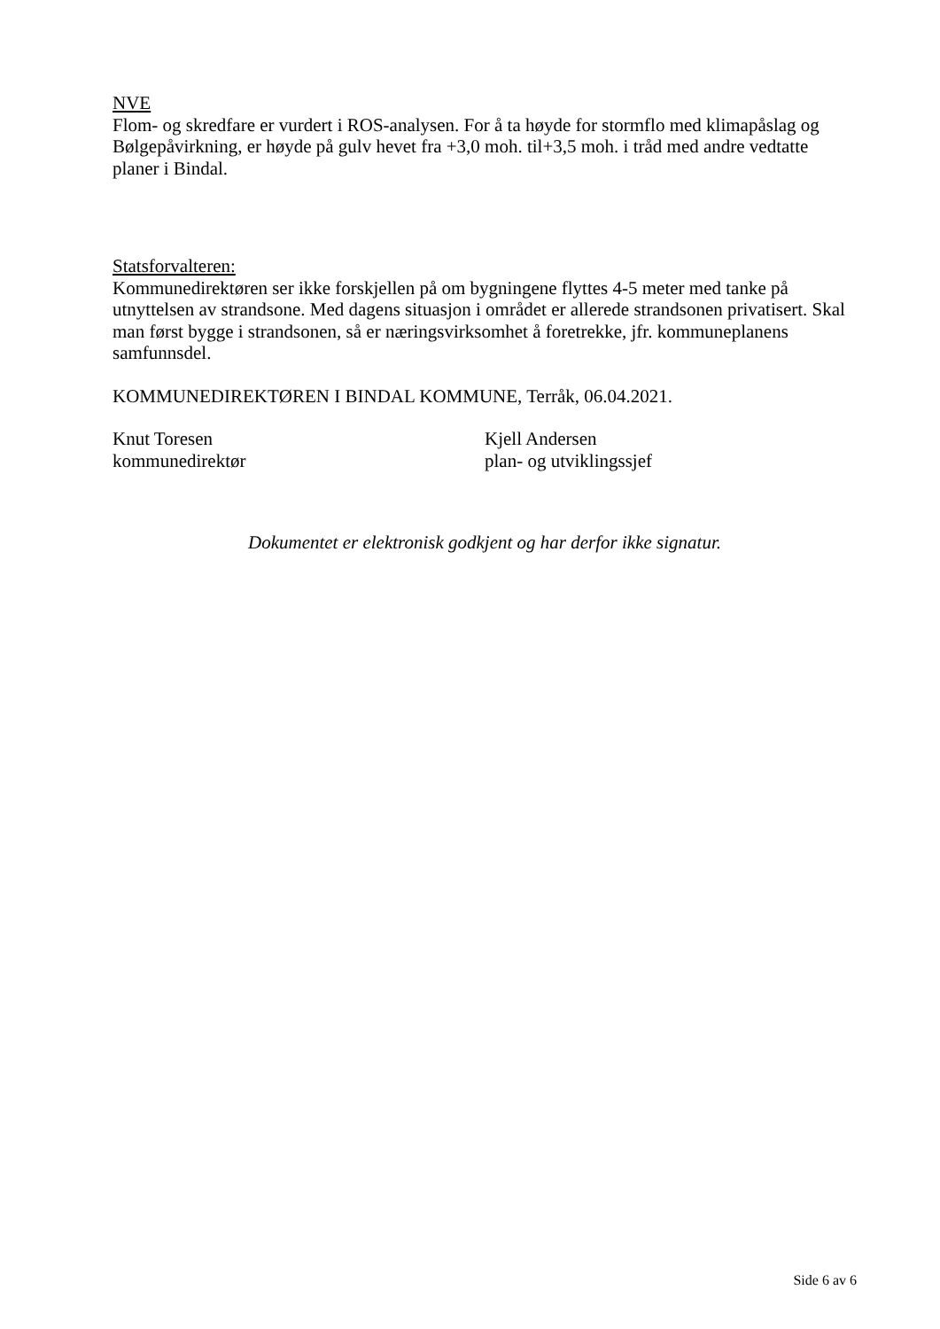NVE
Flom- og skredfare er vurdert i ROS-analysen. For å ta høyde for stormflo med klimapåslag og Bølgepåvirkning, er høyde på gulv hevet fra +3,0 moh. til+3,5 moh. i tråd med andre vedtatte planer i Bindal.
Statsforvalteren:
Kommunedirektøren ser ikke forskjellen på om bygningene flyttes 4-5 meter med tanke på utnyttelsen av strandsone. Med dagens situasjon i området er allerede strandsonen privatisert. Skal man først bygge i strandsonen, så er næringsvirksomhet å foretrekke, jfr. kommuneplanens samfunnsdel.
KOMMUNEDIREKTØREN I BINDAL KOMMUNE, Terråk, 06.04.2021.
Knut Toresen
kommunedirektør
Kjell Andersen
plan- og utviklingssjef
Dokumentet er elektronisk godkjent og har derfor ikke signatur.
Side 6 av 6